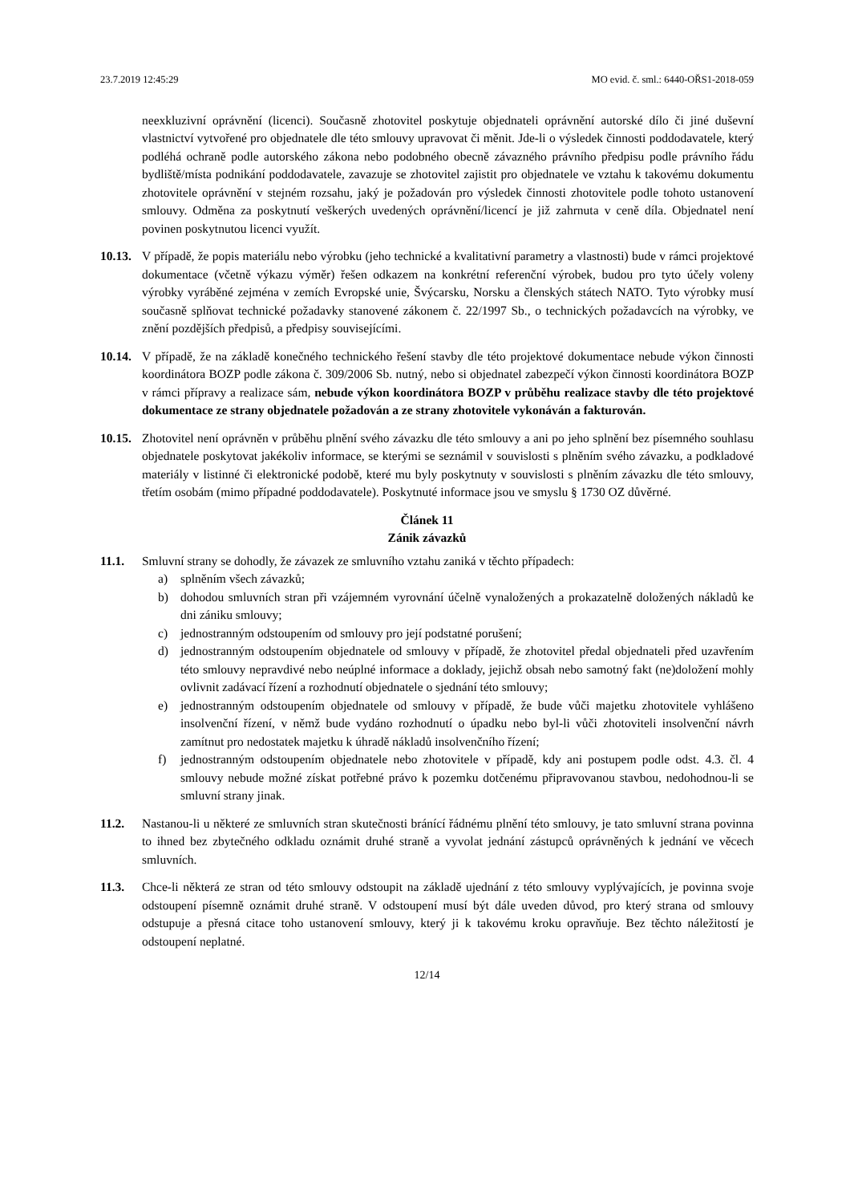23.7.2019 12:45:29 MO evid. č. sml.: 6440-OŘS1-2018-059
neexkluzivní oprávnění (licenci). Současně zhotovitel poskytuje objednateli oprávnění autorské dílo či jiné duševní vlastnictví vytvořené pro objednatele dle této smlouvy upravovat či měnit. Jde-li o výsledek činnosti poddodavatele, který podléhá ochraně podle autorského zákona nebo podobného obecně závazného právního předpisu podle právního řádu bydliště/místa podnikání poddodavatele, zavazuje se zhotovitel zajistit pro objednatele ve vztahu k takovému dokumentu zhotovitele oprávnění v stejném rozsahu, jaký je požadován pro výsledek činnosti zhotovitele podle tohoto ustanovení smlouvy. Odměna za poskytnutí veškerých uvedených oprávnění/licencí je již zahrnuta v ceně díla. Objednatel není povinen poskytnutou licenci využít.
10.13. V případě, že popis materiálu nebo výrobku (jeho technické a kvalitativní parametry a vlastnosti) bude v rámci projektové dokumentace (včetně výkazu výměr) řešen odkazem na konkrétní referenční výrobek, budou pro tyto účely voleny výrobky vyráběné zejména v zemích Evropské unie, Švýcarsku, Norsku a členských státech NATO. Tyto výrobky musí současně splňovat technické požadavky stanovené zákonem č. 22/1997 Sb., o technických požadavcích na výrobky, ve znění pozdějších předpisů, a předpisy souvisejícími.
10.14. V případě, že na základě konečného technického řešení stavby dle této projektové dokumentace nebude výkon činnosti koordinátora BOZP podle zákona č. 309/2006 Sb. nutný, nebo si objednatel zabezpečí výkon činnosti koordinátora BOZP v rámci přípravy a realizace sám, nebude výkon koordinátora BOZP v průběhu realizace stavby dle této projektové dokumentace ze strany objednatele požadován a ze strany zhotovitele vykonáván a fakturován.
10.15. Zhotovitel není oprávněn v průběhu plnění svého závazku dle této smlouvy a ani po jeho splnění bez písemného souhlasu objednatele poskytovat jakékoliv informace, se kterými se seznámil v souvislosti s plněním svého závazku, a podkladové materiály v listinné či elektronické podobě, které mu byly poskytnuty v souvislosti s plněním závazku dle této smlouvy, třetím osobám (mimo případné poddodavatele). Poskytnuté informace jsou ve smyslu § 1730 OZ důvěrné.
Článek 11
Zánik závazků
11.1. Smluvní strany se dohodly, že závazek ze smluvního vztahu zaniká v těchto případech:
a) splněním všech závazků;
b) dohodou smluvních stran při vzájemném vyrovnání účelně vynaložených a prokazatelně doložených nákladů ke dni zániku smlouvy;
c) jednostranným odstoupením od smlouvy pro její podstatné porušení;
d) jednostranným odstoupením objednatele od smlouvy v případě, že zhotovitel předal objednateli před uzavřením této smlouvy nepravdivé nebo neúplné informace a doklady, jejichž obsah nebo samotný fakt (ne)doložení mohly ovlivnit zadávací řízení a rozhodnutí objednatele o sjednání této smlouvy;
e) jednostranným odstoupením objednatele od smlouvy v případě, že bude vůči majetku zhotovitele vyhlášeno insolvenční řízení, v němž bude vydáno rozhodnutí o úpadku nebo byl-li vůči zhotoviteli insolvenční návrh zamítnut pro nedostatek majetku k úhradě nákladů insolvenčního řízení;
f) jednostranným odstoupením objednatele nebo zhotovitele v případě, kdy ani postupem podle odst. 4.3. čl. 4 smlouvy nebude možné získat potřebné právo k pozemku dotčenému připravovanou stavbou, nedohodnou-li se smluvní strany jinak.
11.2. Nastanou-li u některé ze smluvních stran skutečnosti bránící řádnému plnění této smlouvy, je tato smluvní strana povinna to ihned bez zbytečného odkladu oznámit druhé straně a vyvolat jednání zástupců oprávněných k jednání ve věcech smluvních.
11.3. Chce-li některá ze stran od této smlouvy odstoupit na základě ujednání z této smlouvy vyplývajících, je povinna svoje odstoupení písemně oznámit druhé straně. V odstoupení musí být dále uveden důvod, pro který strana od smlouvy odstupuje a přesná citace toho ustanovení smlouvy, který ji k takovému kroku opravňuje. Bez těchto náležitostí je odstoupení neplatné.
12/14